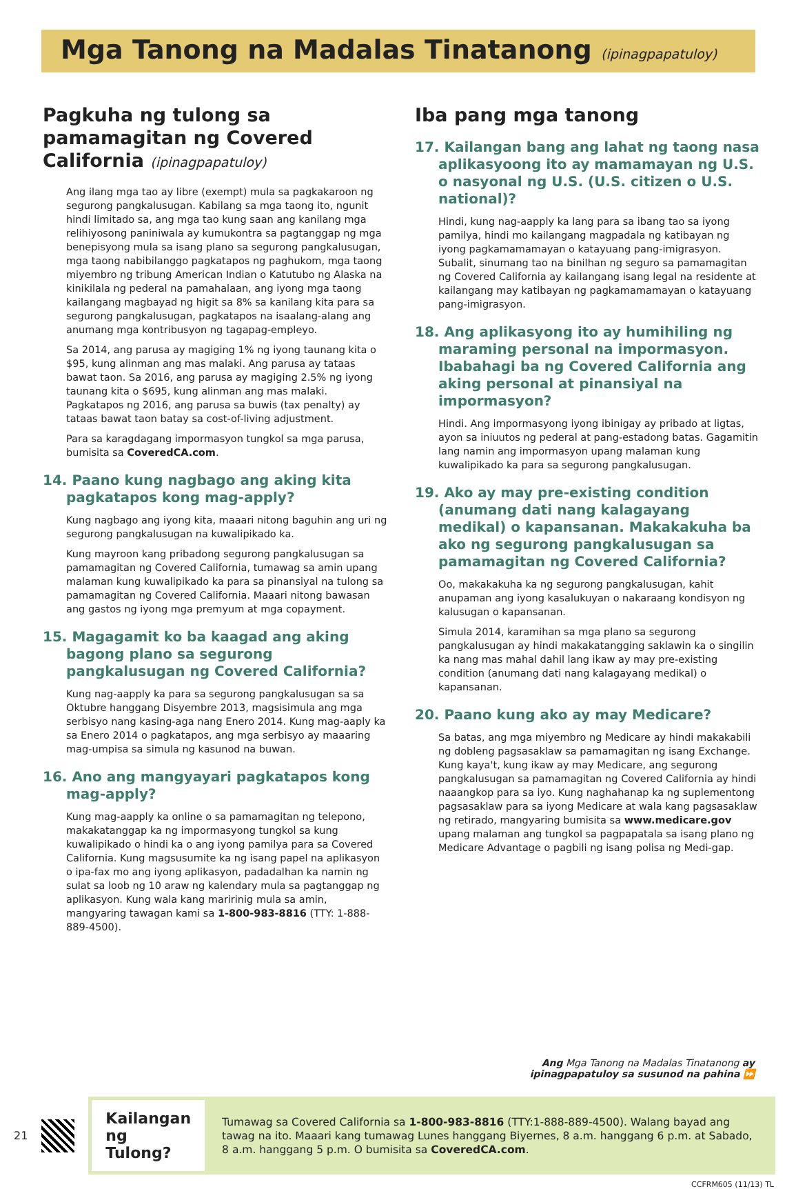Mga Tanong na Madalas Tinatanong (ipinagpapatuloy)
Pagkuha ng tulong sa pamamagitan ng Covered California (ipinagpapatuloy)
Ang ilang mga tao ay libre (exempt) mula sa pagkakaroon ng segurong pangkalusugan. Kabilang sa mga taong ito, ngunit hindi limitado sa, ang mga tao kung saan ang kanilang mga relihiyosong paniniwala ay kumukontra sa pagtanggap ng mga benepisyong mula sa isang plano sa segurong pangkalusugan, mga taong nabibilanggo pagkatapos ng paghukom, mga taong miyembro ng tribung American Indian o Katutubo ng Alaska na kinikilala ng pederal na pamahalaan, ang iyong mga taong kailangang magbayad ng higit sa 8% sa kanilang kita para sa segurong pangkalusugan, pagkatapos na isaalang-alang ang anumang mga kontribusyon ng tagapag-empleyo.
Sa 2014, ang parusa ay magiging 1% ng iyong taunang kita o $95, kung alinman ang mas malaki. Ang parusa ay tataas bawat taon. Sa 2016, ang parusa ay magiging 2.5% ng iyong taunang kita o $695, kung alinman ang mas malaki. Pagkatapos ng 2016, ang parusa sa buwis (tax penalty) ay tataas bawat taon batay sa cost-of-living adjustment.
Para sa karagdagang impormasyon tungkol sa mga parusa, bumisita sa CoveredCA.com.
14. Paano kung nagbago ang aking kita pagkatapos kong mag-apply?
Kung nagbago ang iyong kita, maaari nitong baguhin ang uri ng segurong pangkalusugan na kuwalipikado ka.
Kung mayroon kang pribadong segurong pangkalusugan sa pamamagitan ng Covered California, tumawag sa amin upang malaman kung kuwalipikado ka para sa pinansiyal na tulong sa pamamagitan ng Covered California. Maaari nitong bawasan ang gastos ng iyong mga premyum at mga copayment.
15. Magagamit ko ba kaagad ang aking bagong plano sa segurong pangkalusugan ng Covered California?
Kung nag-aapply ka para sa segurong pangkalusugan sa sa Oktubre hanggang Disyembre 2013, magsisimula ang mga serbisyo nang kasing-aga nang Enero 2014. Kung mag-aaply ka sa Enero 2014 o pagkatapos, ang mga serbisyo ay maaaring mag-umpisa sa simula ng kasunod na buwan.
16. Ano ang mangyayari pagkatapos kong mag-apply?
Kung mag-aapply ka online o sa pamamagitan ng telepono, makakatanggap ka ng impormasyong tungkol sa kung kuwalipikado o hindi ka o ang iyong pamilya para sa Covered California. Kung magsusumite ka ng isang papel na aplikasyon o ipa-fax mo ang iyong aplikasyon, padadalhan ka namin ng sulat sa loob ng 10 araw ng kalendary mula sa pagtanggap ng aplikasyon. Kung wala kang maririnig mula sa amin, mangyaring tawagan kami sa 1-800-983-8816 (TTY: 1-888-889-4500).
Iba pang mga tanong
17. Kailangan bang ang lahat ng taong nasa aplikasyoong ito ay mamamayan ng U.S. o nasyonal ng U.S. (U.S. citizen o U.S. national)?
Hindi, kung nag-aapply ka lang para sa ibang tao sa iyong pamilya, hindi mo kailangang magpadala ng katibayan ng iyong pagkamamamayan o katayuang pang-imigrasyon. Subalit, sinumang tao na binilhan ng seguro sa pamamagitan ng Covered California ay kailangang isang legal na residente at kailangang may katibayan ng pagkamamamayan o katayuang pang-imigrasyon.
18. Ang aplikasyong ito ay humihiling ng maraming personal na impormasyon. Ibabahagi ba ng Covered California ang aking personal at pinansiyal na impormasyon?
Hindi. Ang impormasyong iyong ibinigay ay pribado at ligtas, ayon sa iniuutos ng pederal at pang-estadong batas. Gagamitin lang namin ang impormasyon upang malaman kung kuwalipikado ka para sa segurong pangkalusugan.
19. Ako ay may pre-existing condition (anumang dati nang kalagayang medikal) o kapansanan. Makakakuha ba ako ng segurong pangkalusugan sa pamamagitan ng Covered California?
Oo, makakakuha ka ng segurong pangkalusugan, kahit anupaman ang iyong kasalukuyan o nakaraang kondisyon ng kalusugan o kapansanan.
Simula 2014, karamihan sa mga plano sa segurong pangkalusugan ay hindi makakatangging saklawin ka o singilin ka nang mas mahal dahil lang ikaw ay may pre-existing condition (anumang dati nang kalagayang medikal) o kapansanan.
20. Paano kung ako ay may Medicare?
Sa batas, ang mga miyembro ng Medicare ay hindi makakabili ng dobleng pagsasaklaw sa pamamagitan ng isang Exchange. Kung kaya't, kung ikaw ay may Medicare, ang segurong pangkalusugan sa pamamagitan ng Covered California ay hindi naaangkop para sa iyo. Kung naghahanap ka ng suplementong pagsasaklaw para sa iyong Medicare at wala kang pagsasaklaw ng retirado, mangyaring bumisita sa www.medicare.gov upang malaman ang tungkol sa pagpapatala sa isang plano ng Medicare Advantage o pagbili ng isang polisa ng Medi-gap.
Ang Mga Tanong na Madalas Tinatanong ay
ipinagpapatuloy sa susunod na pahina ⏩
21
Kailangan ng Tulong?
Tumawag sa Covered California sa 1-800-983-8816 (TTY:1-888-889-4500). Walang bayad ang tawag na ito. Maaari kang tumawag Lunes hanggang Biyernes, 8 a.m. hanggang 6 p.m. at Sabado, 8 a.m. hanggang 5 p.m. O bumisita sa CoveredCA.com.
CCFRM605 (11/13) TL